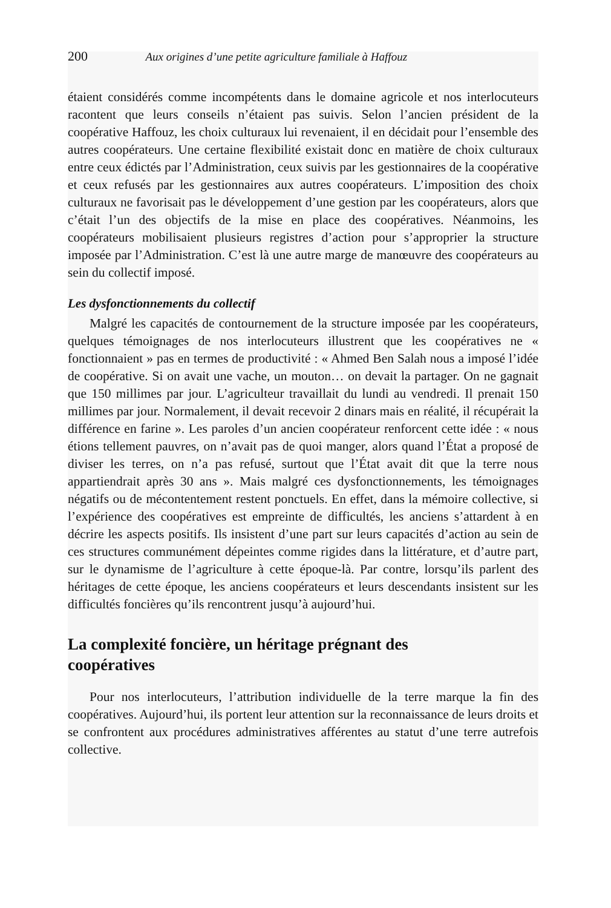200 Aux origines d’une petite agriculture familiale à Haffouz
étaient considérés comme incompétents dans le domaine agricole et nos interlocuteurs racontent que leurs conseils n’étaient pas suivis. Selon l’ancien président de la coopérative Haffouz, les choix culturaux lui revenaient, il en décidait pour l’ensemble des autres coopérateurs. Une certaine flexibilité existait donc en matière de choix culturaux entre ceux édictés par l’Administration, ceux suivis par les gestionnaires de la coopérative et ceux refusés par les gestionnaires aux autres coopérateurs. L’imposition des choix culturaux ne favorisait pas le développement d’une gestion par les coopérateurs, alors que c’était l’un des objectifs de la mise en place des coopératives. Néanmoins, les coopérateurs mobilisaient plusieurs registres d’action pour s’approprier la structure imposée par l’Administration. C’est là une autre marge de manœuvre des coopérateurs au sein du collectif imposé.
Les dysfonctionnements du collectif
Malgré les capacités de contournement de la structure imposée par les coopérateurs, quelques témoignages de nos interlocuteurs illustrent que les coopératives ne « fonctionnaient » pas en termes de productivité : « Ahmed Ben Salah nous a imposé l’idée de coopérative. Si on avait une vache, un mouton… on devait la partager. On ne gagnait que 150 millimes par jour. L’agriculteur travaillait du lundi au vendredi. Il prenait 150 millimes par jour. Normalement, il devait recevoir 2 dinars mais en réalité, il récupérait la différence en farine ». Les paroles d’un ancien coopérateur renforcent cette idée : « nous étions tellement pauvres, on n’avait pas de quoi manger, alors quand l’État a proposé de diviser les terres, on n’a pas refusé, surtout que l’État avait dit que la terre nous appartiendrait après 30 ans ». Mais malgré ces dysfonctionnements, les témoignages négatifs ou de mécontentement restent ponctuels. En effet, dans la mémoire collective, si l’expérience des coopératives est empreinte de difficultés, les anciens s’attardent à en décrire les aspects positifs. Ils insistent d’une part sur leurs capacités d’action au sein de ces structures communément dépeintes comme rigides dans la littérature, et d’autre part, sur le dynamisme de l’agriculture à cette époque-là. Par contre, lorsqu’ils parlent des héritages de cette époque, les anciens coopérateurs et leurs descendants insistent sur les difficultés foncières qu’ils rencontrent jusqu’à aujourd’hui.
La complexité foncière, un héritage prégnant des
coopératives
Pour nos interlocuteurs, l’attribution individuelle de la terre marque la fin des coopératives. Aujourd’hui, ils portent leur attention sur la reconnaissance de leurs droits et se confrontent aux procédures administratives afférentes au statut d’une terre autrefois collective.